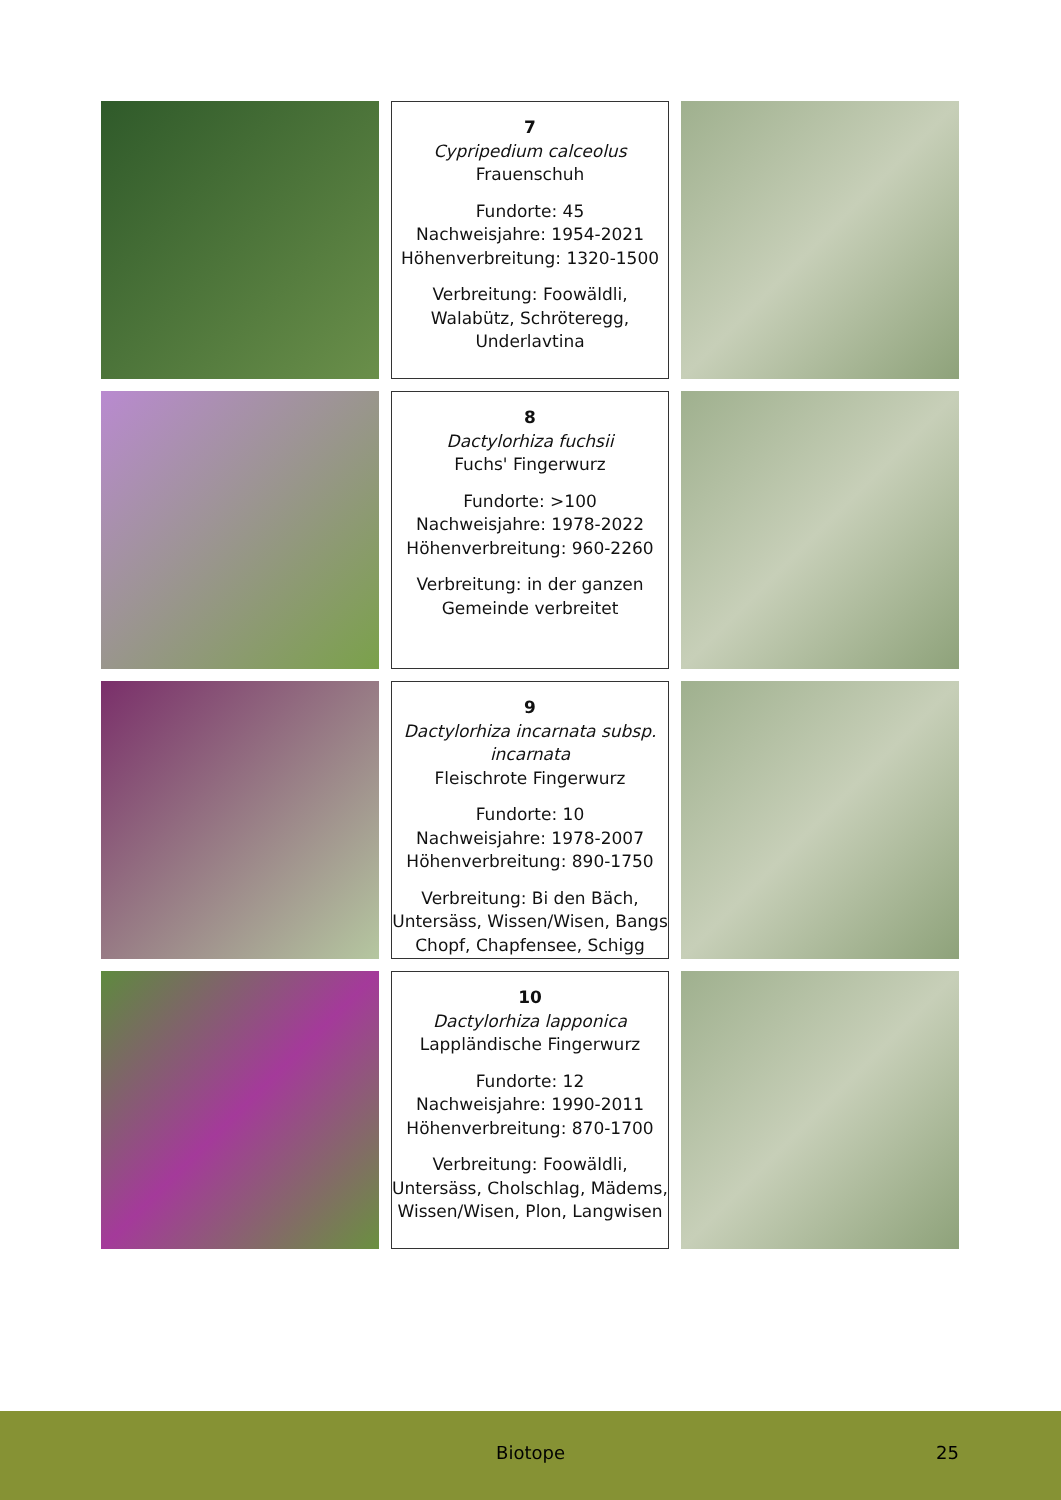7
Cypripedium calceolus
Frauenschuh
Fundorte: 45
Nachweisjahre: 1954-2021
Höhenverbreitung: 1320-1500
Verbreitung: Foowäldli, Walabütz, Schröteregg, Underlavtina
8
Dactylorhiza fuchsii
Fuchs' Fingerwurz
Fundorte: >100
Nachweisjahre: 1978-2022
Höhenverbreitung: 960-2260
Verbreitung: in der ganzen Gemeinde verbreitet
9
Dactylorhiza incarnata subsp. incarnata
Fleischrote Fingerwurz
Fundorte: 10
Nachweisjahre: 1978-2007
Höhenverbreitung: 890-1750
Verbreitung: Bi den Bäch, Untersäss, Wissen/Wisen, Bangs Chopf, Chapfensee, Schigg
10
Dactylorhiza lapponica
Lappländische Fingerwurz
Fundorte: 12
Nachweisjahre: 1990-2011
Höhenverbreitung: 870-1700
Verbreitung: Foowäldli, Untersäss, Cholschlag, Mädems, Wissen/Wisen, Plon, Langwisen
Biotope 25